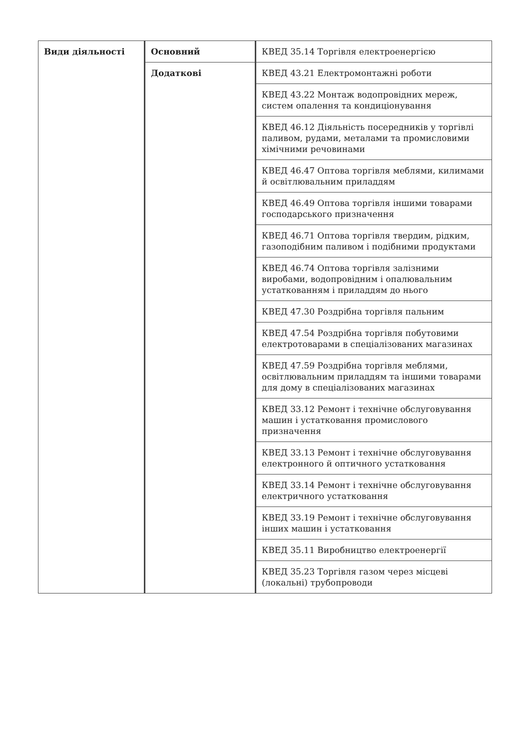| Види діяльності | Основний | КВЕД 35.14 Торгівля електроенергією |
| | Додаткові | КВЕД 43.21 Електромонтажні роботи |
| | | КВЕД 43.22 Монтаж водопровідних мереж, систем опалення та кондиціонування |
| | | КВЕД 46.12 Діяльність посередників у торгівлі паливом, рудами, металами та промисловими хімічними речовинами |
| | | КВЕД 46.47 Оптова торгівля меблями, килимами й освітлювальним приладдям |
| | | КВЕД 46.49 Оптова торгівля іншими товарами господарського призначення |
| | | КВЕД 46.71 Оптова торгівля твердим, рідким, газоподібним паливом і подібними продуктами |
| | | КВЕД 46.74 Оптова торгівля залізними виробами, водопровідним і опалювальним устаткованням і приладдям до нього |
| | | КВЕД 47.30 Роздрібна торгівля пальним |
| | | КВЕД 47.54 Роздрібна торгівля побутовими електротоварами в спеціалізованих магазинах |
| | | КВЕД 47.59 Роздрібна торгівля меблями, освітлювальним приладдям та іншими товарами для дому в спеціалізованих магазинах |
| | | КВЕД 33.12 Ремонт і технічне обслуговування машин і устатковання промислового призначення |
| | | КВЕД 33.13 Ремонт і технічне обслуговування електронного й оптичного устатковання |
| | | КВЕД 33.14 Ремонт і технічне обслуговування електричного устатковання |
| | | КВЕД 33.19 Ремонт і технічне обслуговування інших машин і устатковання |
| | | КВЕД 35.11 Виробництво електроенергії |
| | | КВЕД 35.23 Торгівля газом через місцеві (локальні) трубопроводи |